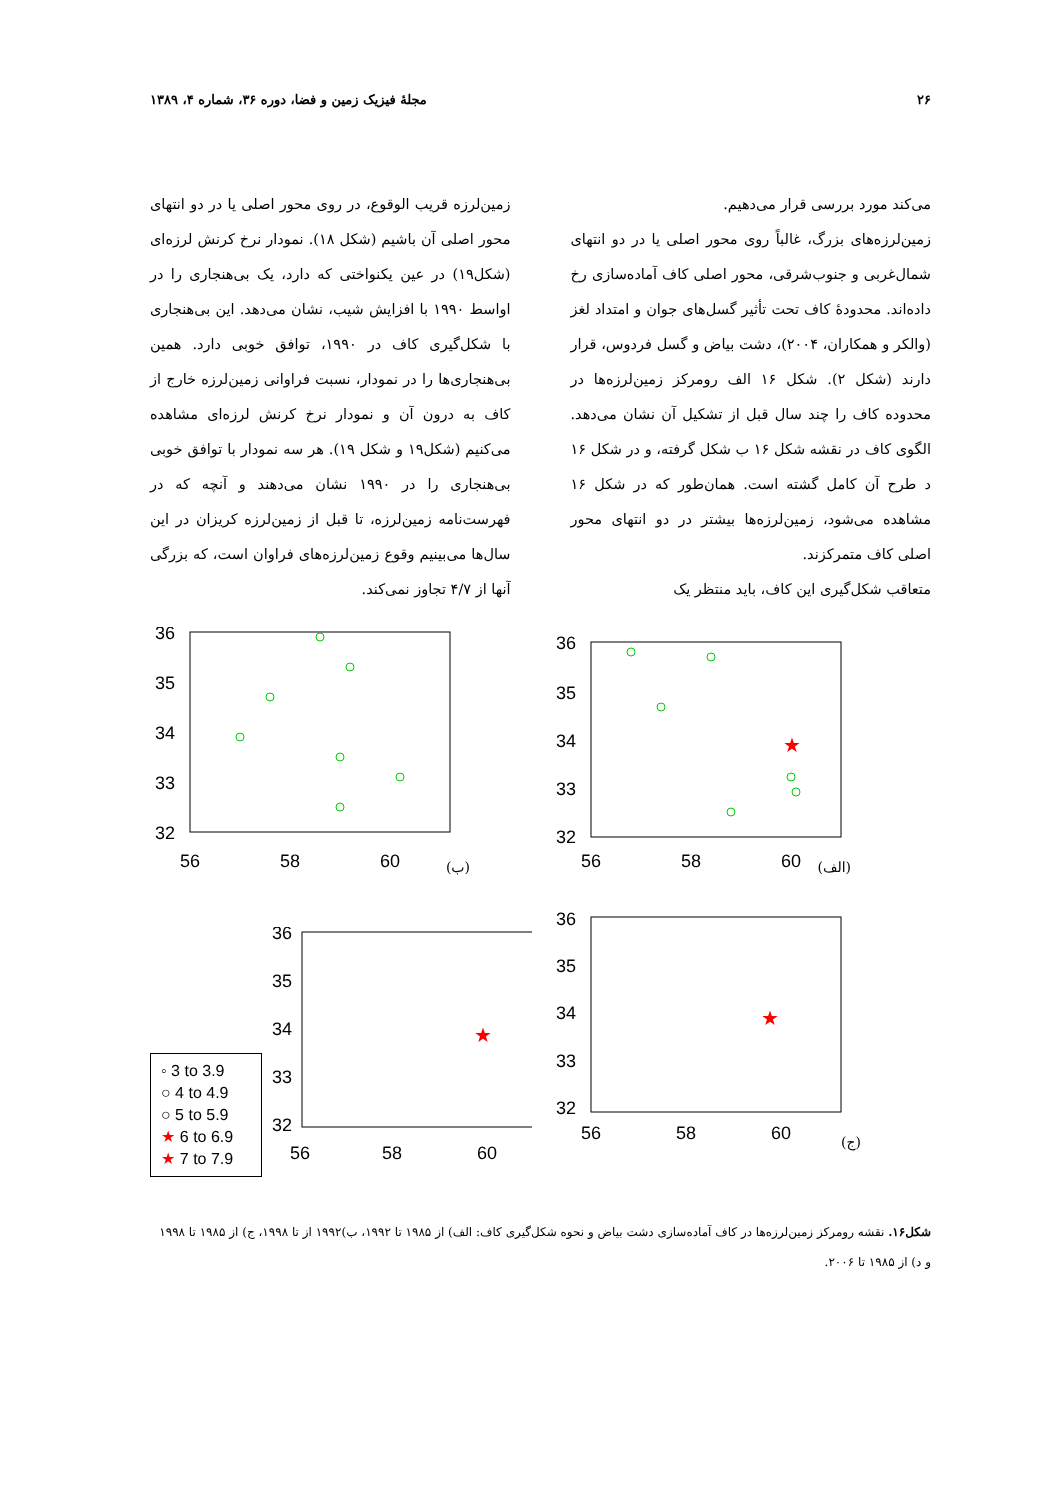۲۶ مجلهٔ فیزیک زمین و فضا، دوره ۳۶، شماره ۴، ۱۳۸۹
می‌کند مورد بررسی قرار می‌دهیم.
زمین‌لرزه‌های بزرگ، غالباً روی محور اصلی یا در دو انتهای شمال‌غربی و جنوب‌شرقی، محور اصلی کاف آماده‌سازی رخ داده‌اند. محدودهٔ کاف تحت تأثیر گسل‌های جوان و امتداد لغز (والکر و همکاران، ۲۰۰۴)، دشت بیاض و گسل فردوس، قرار دارند (شکل ۲). شکل ۱۶ الف رومرکز زمین‌لرزه‌ها در محدوده کاف را چند سال قبل از تشکیل آن نشان می‌دهد. الگوی کاف در نقشه شکل ۱۶ ب شکل گرفته، و در شکل ۱۶ د طرح آن کامل گشته است. همان‌طور که در شکل ۱۶ مشاهده می‌شود، زمین‌لرزه‌ها بیشتر در دو انتهای محور اصلی کاف متمرکزند.
متعاقب شکل‌گیری این کاف، باید منتظر یک
زمین‌لرزه قریب الوقوع، در روی محور اصلی یا در دو انتهای محور اصلی آن باشیم (شکل ۱۸). نمودار نرخ کرنش لرزه‌ای (شکل۱۹) در عین یکنواختی که دارد، یک بی‌هنجاری را در اواسط ۱۹۹۰ با افزایش شیب، نشان می‌دهد. این بی‌هنجاری با شکل‌گیری کاف در ۱۹۹۰، توافق خوبی دارد. همین بی‌هنجاری‌ها را در نمودار، نسبت فراوانی زمین‌لرزه خارج از کاف به درون آن و نمودار نرخ کرنش لرزه‌ای مشاهده می‌کنیم (شکل۱۹ و شکل ۱۹). هر سه نمودار با توافق خوبی بی‌هنجاری را در ۱۹۹۰ نشان می‌دهند و آنچه که در فهرست‌نامه زمین‌لرزه، تا قبل از زمین‌لرزه کریزان در این سال‌ها می‌بینیم وقوع زمین‌لرزه‌های فراوان است، که بزرگی آنها از ۴/۷ تجاوز نمی‌کند.
36
35
34
33
32
56
58
60
(ب)
36
35
34
33
32
56
58
60
★
(الف)
◦ 3 to 3.9
○ 4 to 4.9
○ 5 to 5.9
★ 6 to 6.9
★ 7 to 7.9
36
35
34
33
32
56
58
60
★
36
35
34
33
32
56
58
60
★
(ج)
شکل۱۶. نقشه رومرکز زمین‌لرزه‌ها در کاف آماده‌سازی دشت بیاض و نحوه شکل‌گیری کاف: الف) از ۱۹۸۵ تا ۱۹۹۲، ب)۱۹۹۲ از تا ۱۹۹۸، ج) از ۱۹۸۵ تا ۱۹۹۸ و د) از ۱۹۸۵ تا ۲۰۰۶.